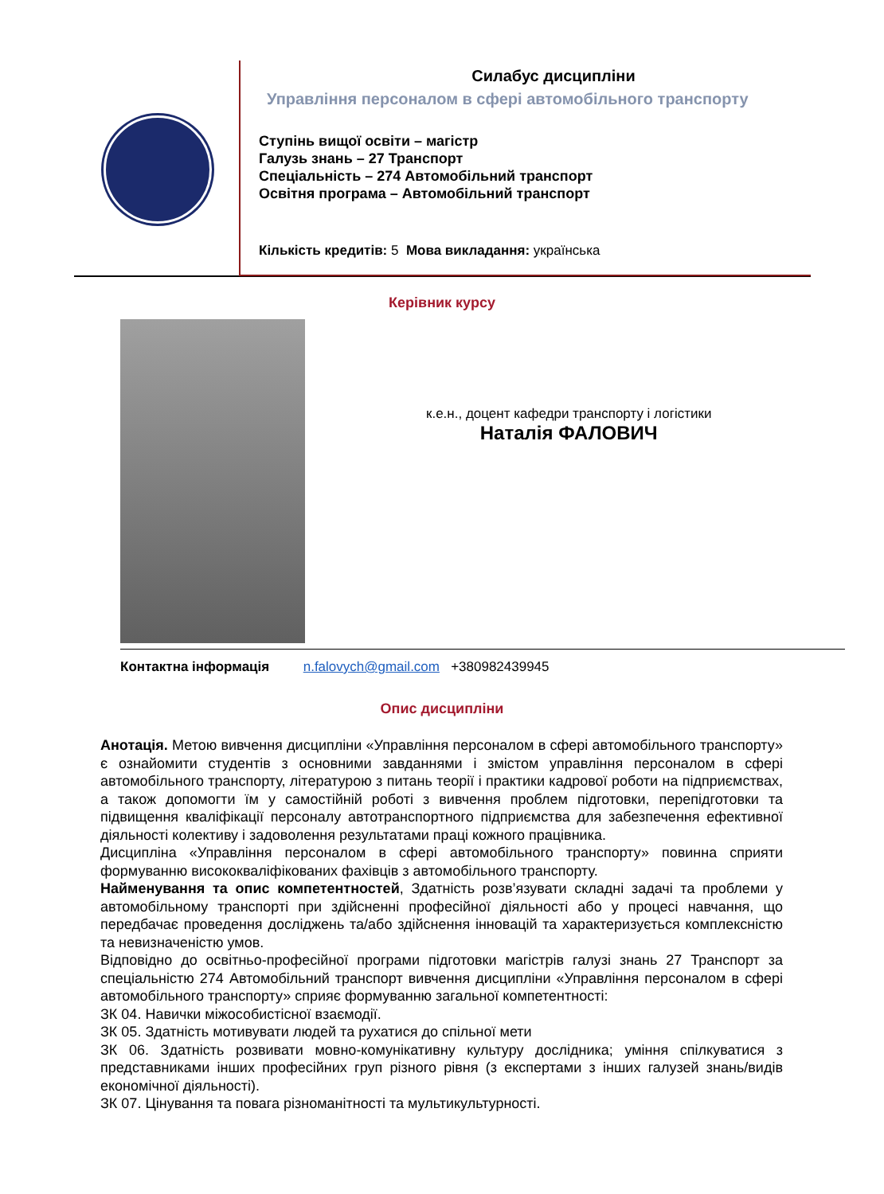Силабус дисципліни
Управління персоналом в сфері автомобільного транспорту
Ступінь вищої освіти – магістр
Галузь знань – 27 Транспорт
Спеціальність – 274 Автомобільний транспорт
Освітня програма – Автомобільний транспорт
Кількість кредитів: 5 Мова викладання: українська
Керівник курсу
к.е.н., доцент кафедри транспорту і логістики
Наталія ФАЛОВИЧ
Контактна інформація n.falovych@gmail.com +380982439945
Опис дисципліни
Анотація. Метою вивчення дисципліни «Управління персоналом в сфері автомобільного транспорту» є ознайомити студентів з основними завданнями і змістом управління персоналом в сфері автомобільного транспорту, літературою з питань теорії і практики кадрової роботи на підприємствах, а також допомогти їм у самостійній роботі з вивчення проблем підготовки, перепідготовки та підвищення кваліфікації персоналу автотранспортного підприємства для забезпечення ефективної діяльності колективу і задоволення результатами праці кожного працівника.
Дисципліна «Управління персоналом в сфері автомобільного транспорту» повинна сприяти формуванню висококваліфікованих фахівців з автомобільного транспорту.
Найменування та опис компетентностей, Здатність розв’язувати складні задачі та проблеми у автомобільному транспорті при здійсненні професійної діяльності або у процесі навчання, що передбачає проведення досліджень та/або здійснення інновацій та характеризується комплексністю та невизначеністю умов.
Відповідно до освітньо-професійної програми підготовки магістрів галузі знань 27 Транспорт за спеціальністю 274 Автомобільний транспорт вивчення дисципліни «Управління персоналом в сфері автомобільного транспорту» сприяє формуванню загальної компетентності:
ЗК 04. Навички міжособистісної взаємодії.
ЗК 05. Здатність мотивувати людей та рухатися до спільної мети
ЗК 06. Здатність розвивати мовно-комунікативну культуру дослідника; уміння спілкуватися з представниками інших професійних груп різного рівня (з експертами з інших галузей знань/видів економічної діяльності).
ЗК 07. Цінування та повага різноманітності та мультикультурності.